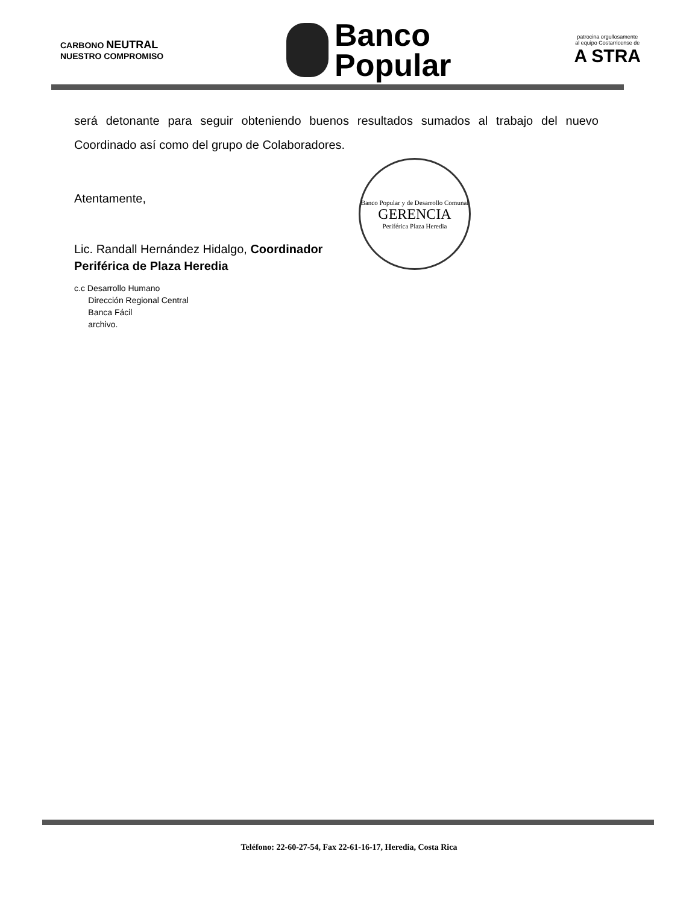CARBONO NEUTRAL
NUESTRO COMPROMISO
Banco
Popular
patrocina orgullosamente
al equipo Costarricense de
A STRA
será detonante para seguir obteniendo buenos resultados sumados al trabajo del nuevo Coordinado así como del grupo de Colaboradores.
Banco Popular y de Desarrollo Comunal
GERENCIA
Periférica Plaza Heredia
Atentamente,
Lic. Randall Hernández Hidalgo, Coordinador
Periférica de Plaza Heredia
c.c Desarrollo Humano
Dirección Regional Central
Banca Fácil
archivo.
Teléfono: 22-60-27-54, Fax 22-61-16-17, Heredia, Costa Rica